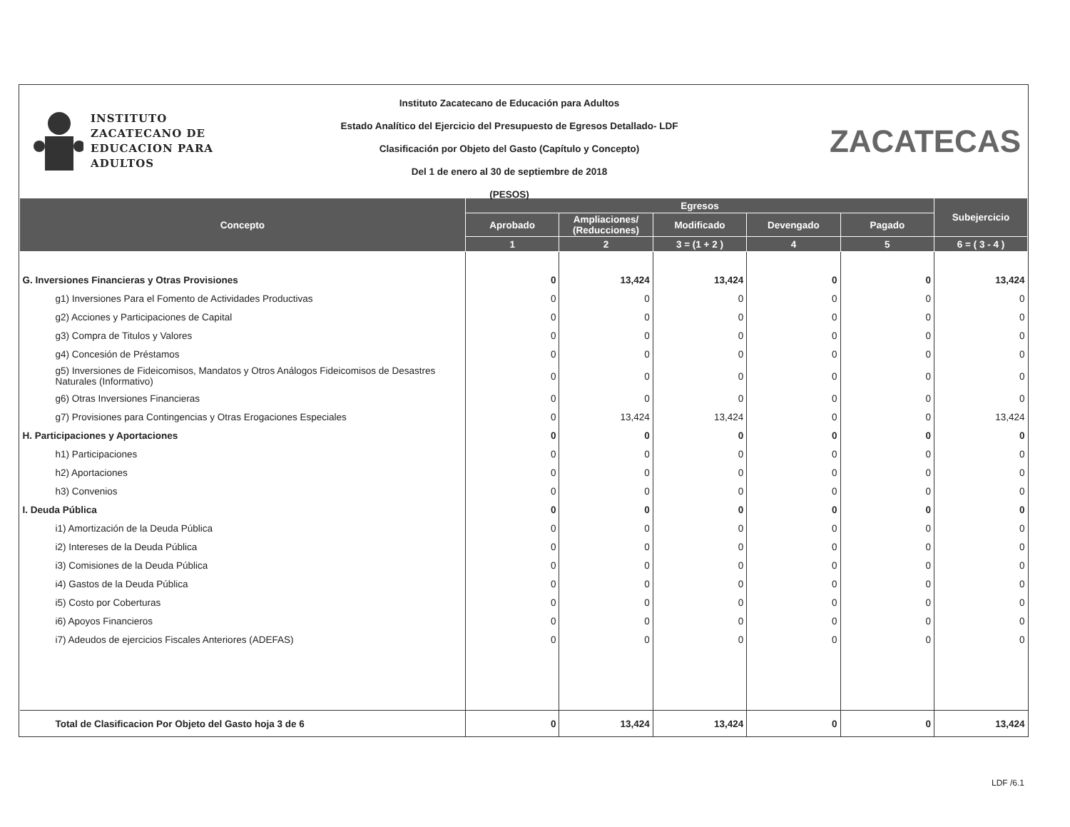INSTITUTO
ZACATECANO DE
EDUCACION PARA
ADULTOS
Instituto Zacatecano de Educación para Adultos
Estado Analítico del Ejercicio del Presupuesto de Egresos Detallado- LDF
Clasificación por Objeto del Gasto (Capítulo y Concepto)
Del 1 de enero al 30 de septiembre de 2018
(PESOS)
ZACATECAS
| Concepto | Egresos | | | | | Subejercicio |
| --- | --- | --- | --- | --- | --- | --- |
| | Aprobado | Ampliaciones/ (Reducciones) | Modificado | Devengado | Pagado | |
| | 1 | 2 | 3 = (1 + 2 ) | 4 | 5 | 6 = ( 3 - 4 ) |
| G. Inversiones Financieras y Otras Provisiones | 0 | 13,424 | 13,424 | 0 | 0 | 13,424 |
| g1) Inversiones Para el Fomento de Actividades Productivas | 0 | 0 | 0 | 0 | 0 | 0 |
| g2) Acciones y Participaciones de Capital | 0 | 0 | 0 | 0 | 0 | 0 |
| g3) Compra de Titulos y Valores | 0 | 0 | 0 | 0 | 0 | 0 |
| g4) Concesión de Préstamos | 0 | 0 | 0 | 0 | 0 | 0 |
| g5) Inversiones de Fideicomisos, Mandatos y Otros Análogos Fideicomisos de Desastres Naturales (Informativo) | 0 | 0 | 0 | 0 | 0 | 0 |
| g6) Otras Inversiones Financieras | 0 | 0 | 0 | 0 | 0 | 0 |
| g7) Provisiones para Contingencias y Otras Erogaciones Especiales | 0 | 13,424 | 13,424 | 0 | 0 | 13,424 |
| H. Participaciones y Aportaciones | 0 | 0 | 0 | 0 | 0 | 0 |
| h1) Participaciones | 0 | 0 | 0 | 0 | 0 | 0 |
| h2) Aportaciones | 0 | 0 | 0 | 0 | 0 | 0 |
| h3) Convenios | 0 | 0 | 0 | 0 | 0 | 0 |
| I. Deuda Pública | 0 | 0 | 0 | 0 | 0 | 0 |
| i1) Amortización de la Deuda Pública | 0 | 0 | 0 | 0 | 0 | 0 |
| i2) Intereses de la Deuda Pública | 0 | 0 | 0 | 0 | 0 | 0 |
| i3) Comisiones de la Deuda Pública | 0 | 0 | 0 | 0 | 0 | 0 |
| i4) Gastos de la Deuda Pública | 0 | 0 | 0 | 0 | 0 | 0 |
| i5) Costo por Coberturas | 0 | 0 | 0 | 0 | 0 | 0 |
| i6) Apoyos Financieros | 0 | 0 | 0 | 0 | 0 | 0 |
| i7) Adeudos de ejercicios Fiscales Anteriores (ADEFAS) | 0 | 0 | 0 | 0 | 0 | 0 |
| Total de Clasificacion Por Objeto del Gasto hoja 3 de 6 | 0 | 13,424 | 13,424 | 0 | 0 | 13,424 |
LDF /6.1